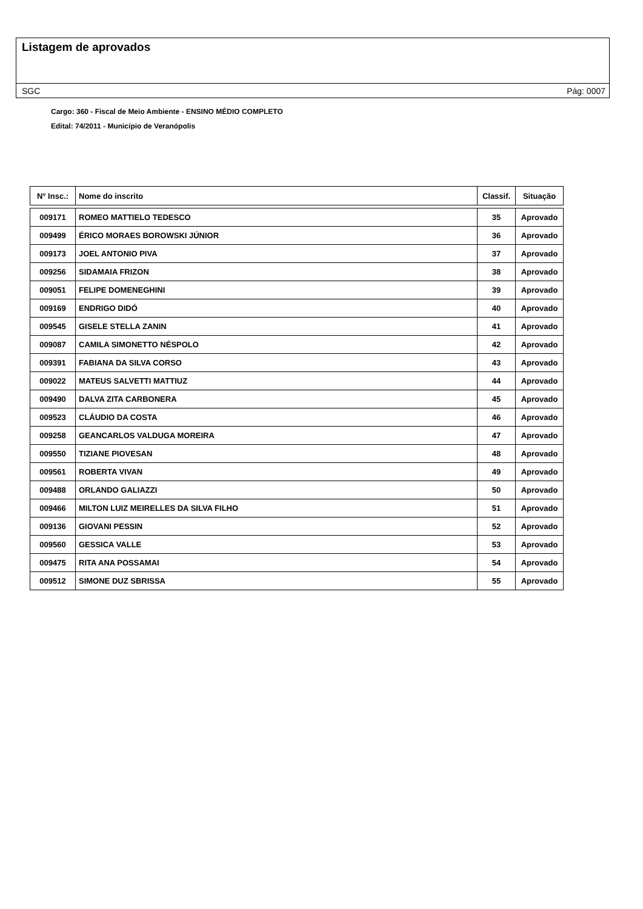Listagem de aprovados
SGC Pág: 0007
Cargo: 360 - Fiscal de Meio Ambiente - ENSINO MÉDIO COMPLETO
Edital: 74/2011 - Município de Veranópolis
| N° Insc.: | Nome do inscrito | Classif. | Situação |
| --- | --- | --- | --- |
| 009171 | ROMEO MATTIELO TEDESCO | 35 | Aprovado |
| 009499 | ÉRICO MORAES BOROWSKI JÚNIOR | 36 | Aprovado |
| 009173 | JOEL ANTONIO PIVA | 37 | Aprovado |
| 009256 | SIDAMAIA FRIZON | 38 | Aprovado |
| 009051 | FELIPE DOMENEGHINI | 39 | Aprovado |
| 009169 | ENDRIGO DIDÓ | 40 | Aprovado |
| 009545 | GISELE STELLA ZANIN | 41 | Aprovado |
| 009087 | CAMILA SIMONETTO NÉSPOLO | 42 | Aprovado |
| 009391 | FABIANA DA SILVA CORSO | 43 | Aprovado |
| 009022 | MATEUS SALVETTI MATTIUZ | 44 | Aprovado |
| 009490 | DALVA ZITA CARBONERA | 45 | Aprovado |
| 009523 | CLÁUDIO DA COSTA | 46 | Aprovado |
| 009258 | GEANCARLOS VALDUGA MOREIRA | 47 | Aprovado |
| 009550 | TIZIANE PIOVESAN | 48 | Aprovado |
| 009561 | ROBERTA VIVAN | 49 | Aprovado |
| 009488 | ORLANDO GALIAZZI | 50 | Aprovado |
| 009466 | MILTON LUIZ MEIRELLES DA SILVA FILHO | 51 | Aprovado |
| 009136 | GIOVANI PESSIN | 52 | Aprovado |
| 009560 | GESSICA VALLE | 53 | Aprovado |
| 009475 | RITA ANA POSSAMAI | 54 | Aprovado |
| 009512 | SIMONE DUZ SBRISSA | 55 | Aprovado |